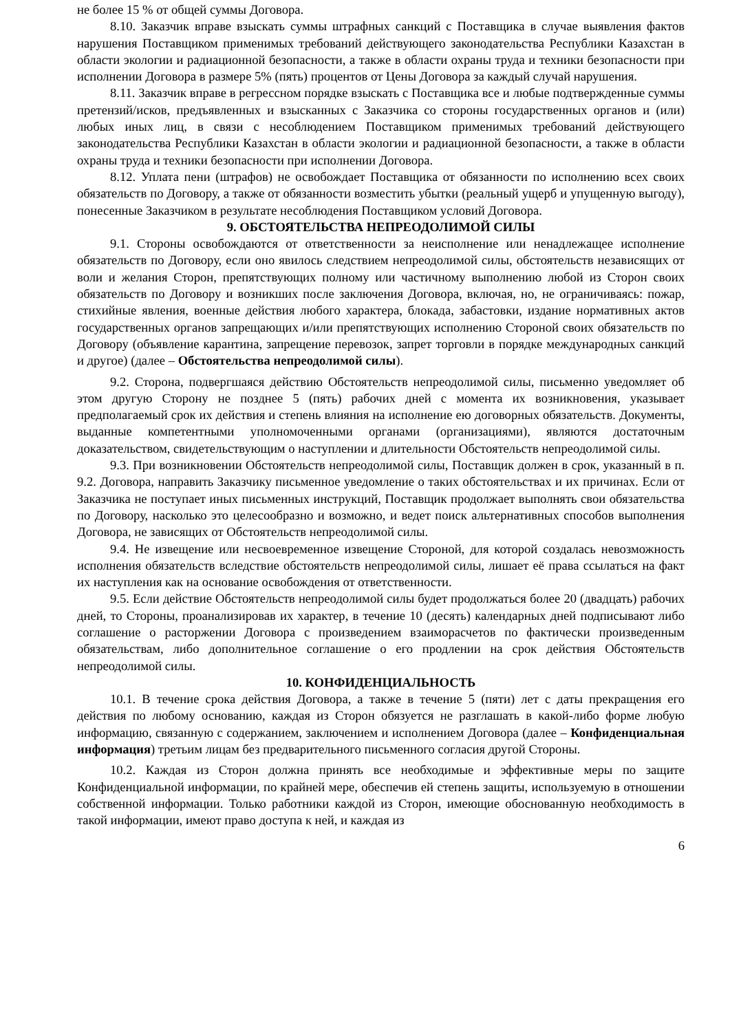не более 15 % от общей суммы Договора.
8.10. Заказчик вправе взыскать суммы штрафных санкций с Поставщика в случае выявления фактов нарушения Поставщиком применимых требований действующего законодательства Республики Казахстан в области экологии и радиационной безопасности, а также в области охраны труда и техники безопасности при исполнении Договора в размере 5% (пять) процентов от Цены Договора за каждый случай нарушения.
8.11. Заказчик вправе в регрессном порядке взыскать с Поставщика все и любые подтвержденные суммы претензий/исков, предъявленных и взысканных с Заказчика со стороны государственных органов и (или) любых иных лиц, в связи с несоблюдением Поставщиком применимых требований действующего законодательства Республики Казахстан в области экологии и радиационной безопасности, а также в области охраны труда и техники безопасности при исполнении Договора.
8.12. Уплата пени (штрафов) не освобождает Поставщика от обязанности по исполнению всех своих обязательств по Договору, а также от обязанности возместить убытки (реальный ущерб и упущенную выгоду), понесенные Заказчиком в результате несоблюдения Поставщиком условий Договора.
9. ОБСТОЯТЕЛЬСТВА НЕПРЕОДОЛИМОЙ СИЛЫ
9.1. Стороны освобождаются от ответственности за неисполнение или ненадлежащее исполнение обязательств по Договору, если оно явилось следствием непреодолимой силы, обстоятельств независящих от воли и желания Сторон, препятствующих полному или частичному выполнению любой из Сторон своих обязательств по Договору и возникших после заключения Договора, включая, но, не ограничиваясь: пожар, стихийные явления, военные действия любого характера, блокада, забастовки, издание нормативных актов государственных органов запрещающих и/или препятствующих исполнению Стороной своих обязательств по Договору (объявление карантина, запрещение перевозок, запрет торговли в порядке международных санкций и другое) (далее – Обстоятельства непреодолимой силы).
9.2. Сторона, подвергшаяся действию Обстоятельств непреодолимой силы, письменно уведомляет об этом другую Сторону не позднее 5 (пять) рабочих дней с момента их возникновения, указывает предполагаемый срок их действия и степень влияния на исполнение ею договорных обязательств. Документы, выданные компетентными уполномоченными органами (организациями), являются достаточным доказательством, свидетельствующим о наступлении и длительности Обстоятельств непреодолимой силы.
9.3. При возникновении Обстоятельств непреодолимой силы, Поставщик должен в срок, указанный в п. 9.2. Договора, направить Заказчику письменное уведомление о таких обстоятельствах и их причинах. Если от Заказчика не поступает иных письменных инструкций, Поставщик продолжает выполнять свои обязательства по Договору, насколько это целесообразно и возможно, и ведет поиск альтернативных способов выполнения Договора, не зависящих от Обстоятельств непреодолимой силы.
9.4. Не извещение или несвоевременное извещение Стороной, для которой создалась невозможность исполнения обязательств вследствие обстоятельств непреодолимой силы, лишает её права ссылаться на факт их наступления как на основание освобождения от ответственности.
9.5. Если действие Обстоятельств непреодолимой силы будет продолжаться более 20 (двадцать) рабочих дней, то Стороны, проанализировав их характер, в течение 10 (десять) календарных дней подписывают либо соглашение о расторжении Договора с произведением взаиморасчетов по фактически произведенным обязательствам, либо дополнительное соглашение о его продлении на срок действия Обстоятельств непреодолимой силы.
10. КОНФИДЕНЦИАЛЬНОСТЬ
10.1. В течение срока действия Договора, а также в течение 5 (пяти) лет с даты прекращения его действия по любому основанию, каждая из Сторон обязуется не разглашать в какой-либо форме любую информацию, связанную с содержанием, заключением и исполнением Договора (далее – Конфиденциальная информация) третьим лицам без предварительного письменного согласия другой Стороны.
10.2. Каждая из Сторон должна принять все необходимые и эффективные меры по защите Конфиденциальной информации, по крайней мере, обеспечив ей степень защиты, используемую в отношении собственной информации. Только работники каждой из Сторон, имеющие обоснованную необходимость в такой информации, имеют право доступа к ней, и каждая из
6